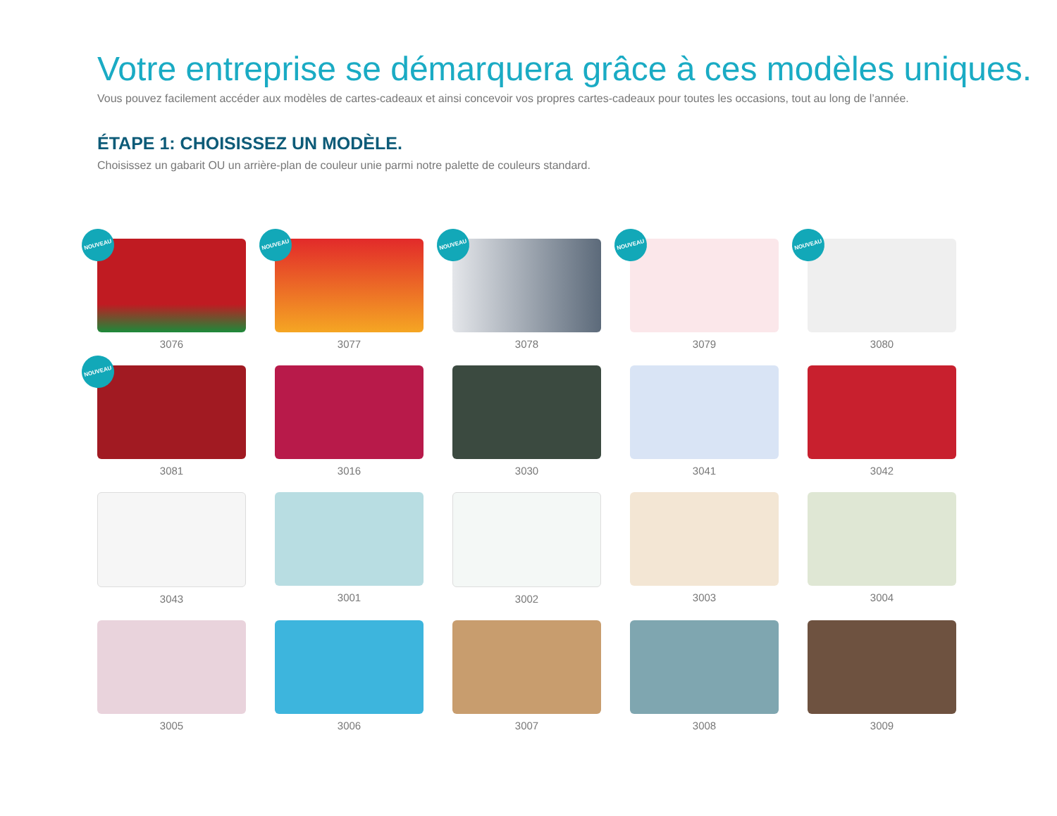Votre entreprise se démarquera grâce à ces modèles uniques.
Vous pouvez facilement accéder aux modèles de cartes-cadeaux et ainsi concevoir vos propres cartes-cadeaux pour toutes les occasions, tout au long de l’année.
ÉTAPE 1: CHOISISSEZ UN MODÈLE.
Choisissez un gabarit OU un arrière-plan de couleur unie parmi notre palette de couleurs standard.
NOUVEAU
3076
NOUVEAU
3077
NOUVEAU
3078
NOUVEAU
3079
NOUVEAU
3080
NOUVEAU
3081
3016
3030
3041
3042
3043
3001
3002
3003
3004
3005
3006
3007
3008
3009